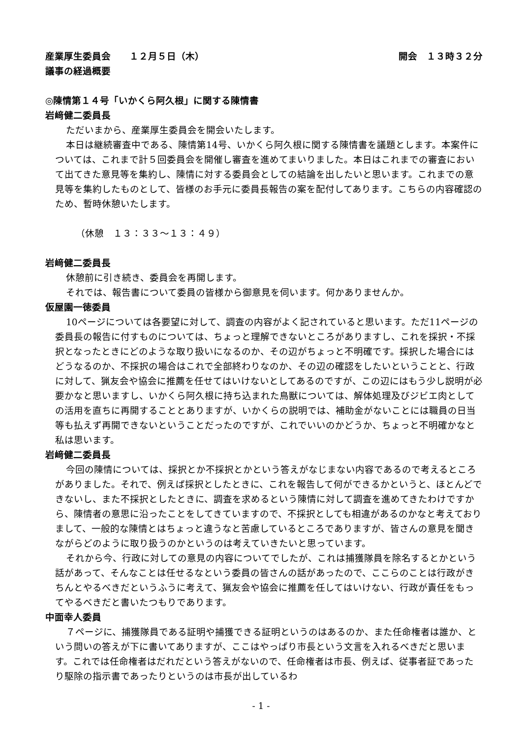産業厚生委員会　　１２月５日（木） 開会　１３時３２分
議事の経過概要
◎陳情第１４号「いかくら阿久根」に関する陳情書
岩﨑健二委員長
ただいまから、産業厚生委員会を開会いたします。
本日は継続審査中である、陳情第14号、いかくら阿久根に関する陳情書を議題とします。本案件については、これまで計５回委員会を開催し審査を進めてまいりました。本日はこれまでの審査において出てきた意見等を集約し、陳情に対する委員会としての結論を出したいと思います。これまでの意見等を集約したものとして、皆様のお手元に委員長報告の案を配付してあります。こちらの内容確認のため、暫時休憩いたします。
（休憩　１３：３３～１３：４９）
岩﨑健二委員長
休憩前に引き続き、委員会を再開します。
それでは、報告書について委員の皆様から御意見を伺います。何かありませんか。
仮屋園一徳委員
10ページについては各要望に対して、調査の内容がよく記されていると思います。ただ11ページの委員長の報告に付すものについては、ちょっと理解できないところがありますし、これを採択・不採択となったときにどのような取り扱いになるのか、その辺がちょっと不明確です。採択した場合にはどうなるのか、不採択の場合はこれで全部終わりなのか、その辺の確認をしたいということと、行政に対して、猟友会や協会に推薦を任せてはいけないとしてあるのですが、この辺にはもう少し説明が必要かなと思いますし、いかくら阿久根に持ち込まれた鳥獣については、解体処理及びジビエ肉としての活用を直ちに再開することとありますが、いかくらの説明では、補助金がないことには職員の日当等も払えず再開できないということだったのですが、これでいいのかどうか、ちょっと不明確かなと私は思います。
岩﨑健二委員長
今回の陳情については、採択とか不採択とかという答えがなじまない内容であるので考えるところがありました。それで、例えば採択としたときに、これを報告して何ができるかというと、ほとんどできないし、また不採択としたときに、調査を求めるという陳情に対して調査を進めてきたわけですから、陳情者の意思に沿ったことをしてきていますので、不採択としても相違があるのかなと考えておりまして、一般的な陳情とはちょっと違うなと苦慮しているところでありますが、皆さんの意見を聞きながらどのように取り扱うのかというのは考えていきたいと思っています。
それから今、行政に対しての意見の内容についてでしたが、これは捕獲隊員を除名するとかという話があって、そんなことは任せるなという委員の皆さんの話があったので、ここらのことは行政がきちんとやるべきだというふうに考えて、猟友会や協会に推薦を任してはいけない、行政が責任をもってやるべきだと書いたつもりであります。
中面幸人委員
７ページに、捕獲隊員である証明や捕獲できる証明というのはあるのか、また任命権者は誰か、という問いの答えが下に書いてありますが、ここはやっぱり市長という文言を入れるべきだと思います。これでは任命権者はだれだという答えがないので、任命権者は市長、例えば、従事者証であったり駆除の指示書であったりというのは市長が出しているわ
- 1 -